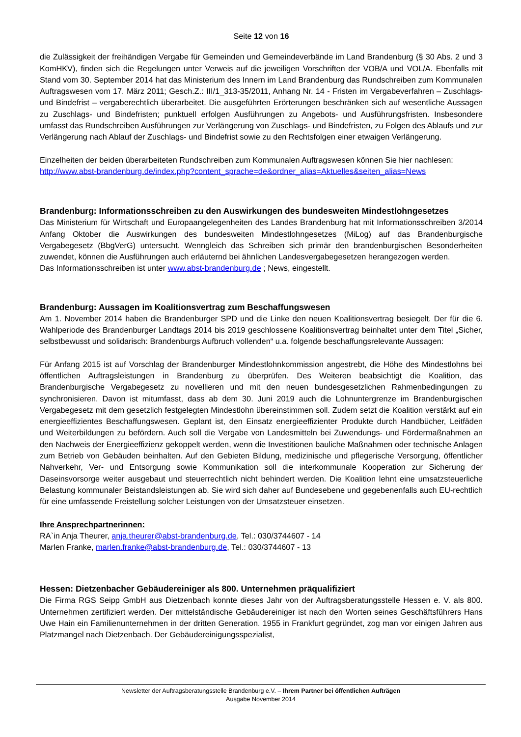Seite 12 von 16
die Zulässigkeit der freihändigen Vergabe für Gemeinden und Gemeindeverbände im Land Brandenburg (§ 30 Abs. 2 und 3 KomHKV), finden sich die Regelungen unter Verweis auf die jeweiligen Vorschriften der VOB/A und VOL/A. Ebenfalls mit Stand vom 30. September 2014 hat das Ministerium des Innern im Land Brandenburg das Rundschreiben zum Kommunalen Auftragswesen vom 17. März 2011; Gesch.Z.: III/1_313-35/2011, Anhang Nr. 14 - Fristen im Vergabeverfahren – Zuschlags- und Bindefrist – vergaberechtlich überarbeitet. Die ausgeführten Erörterungen beschränken sich auf wesentliche Aussagen zu Zuschlags- und Bindefristen; punktuell erfolgen Ausführungen zu Angebots- und Ausführungsfristen. Insbesondere umfasst das Rundschreiben Ausführungen zur Verlängerung von Zuschlags- und Bindefristen, zu Folgen des Ablaufs und zur Verlängerung nach Ablauf der Zuschlags- und Bindefrist sowie zu den Rechtsfolgen einer etwaigen Verlängerung.
Einzelheiten der beiden überarbeiteten Rundschreiben zum Kommunalen Auftragswesen können Sie hier nachlesen:
http://www.abst-brandenburg.de/index.php?content_sprache=de&ordner_alias=Aktuelles&seiten_alias=News
Brandenburg: Informationsschreiben zu den Auswirkungen des bundesweiten Mindestlohngesetzes
Das Ministerium für Wirtschaft und Europaangelegenheiten des Landes Brandenburg hat mit Informationsschreiben 3/2014 Anfang Oktober die Auswirkungen des bundesweiten Mindestlohngesetzes (MiLog) auf das Brandenburgische Vergabegesetz (BbgVerG) untersucht. Wenngleich das Schreiben sich primär den brandenburgischen Besonderheiten zuwendet, können die Ausführungen auch erläuternd bei ähnlichen Landesvergabegesetzen herangezogen werden.
Das Informationsschreiben ist unter www.abst-brandenburg.de ; News, eingestellt.
Brandenburg: Aussagen im Koalitionsvertrag zum Beschaffungswesen
Am 1. November 2014 haben die Brandenburger SPD und die Linke den neuen Koalitionsvertrag besiegelt. Der für die 6. Wahlperiode des Brandenburger Landtags 2014 bis 2019 geschlossene Koalitionsvertrag beinhaltet unter dem Titel „Sicher, selbstbewusst und solidarisch: Brandenburgs Aufbruch vollenden“ u.a. folgende beschaffungsrelevante Aussagen:
Für Anfang 2015 ist auf Vorschlag der Brandenburger Mindestlohnkommission angestrebt, die Höhe des Mindestlohns bei öffentlichen Auftragsleistungen in Brandenburg zu überprüfen. Des Weiteren beabsichtigt die Koalition, das Brandenburgische Vergabegesetz zu novellieren und mit den neuen bundesgesetzlichen Rahmenbedingungen zu synchronisieren. Davon ist mitumfasst, dass ab dem 30. Juni 2019 auch die Lohnuntergrenze im Brandenburgischen Vergabegesetz mit dem gesetzlich festgelegten Mindestlohn übereinstimmen soll. Zudem setzt die Koalition verstärkt auf ein energieeffizientes Beschaffungswesen. Geplant ist, den Einsatz energieeffizienter Produkte durch Handbücher, Leitfäden und Weiterbildungen zu befördern. Auch soll die Vergabe von Landesmitteln bei Zuwendungs- und Fördermaßnahmen an den Nachweis der Energieeffizienz gekoppelt werden, wenn die Investitionen bauliche Maßnahmen oder technische Anlagen zum Betrieb von Gebäuden beinhalten. Auf den Gebieten Bildung, medizinische und pflegerische Versorgung, öffentlicher Nahverkehr, Ver- und Entsorgung sowie Kommunikation soll die interkommunale Kooperation zur Sicherung der Daseinsvorsorge weiter ausgebaut und steuerrechtlich nicht behindert werden. Die Koalition lehnt eine umsatzsteuerliche Belastung kommunaler Beistandsleistungen ab. Sie wird sich daher auf Bundesebene und gegebenenfalls auch EU-rechtlich für eine umfassende Freistellung solcher Leistungen von der Umsatzsteuer einsetzen.
Ihre Ansprechpartnerinnen:
RA`in Anja Theurer, anja.theurer@abst-brandenburg.de, Tel.: 030/3744607 - 14
Marlen Franke, marlen.franke@abst-brandenburg.de, Tel.: 030/3744607 - 13
Hessen: Dietzenbacher Gebäudereiniger als 800. Unternehmen präqualifiziert
Die Firma RGS Seipp GmbH aus Dietzenbach konnte dieses Jahr von der Auftragsberatungsstelle Hessen e. V. als 800. Unternehmen zertifiziert werden. Der mittelständische Gebäudereiniger ist nach den Worten seines Geschäftsführers Hans Uwe Hain ein Familienunternehmen in der dritten Generation. 1955 in Frankfurt gegründet, zog man vor einigen Jahren aus Platzmangel nach Dietzenbach. Der Gebäudereinigungsspezialist,
Newsletter der Auftragsberatungsstelle Brandenburg e.V. – Ihrem Partner bei öffentlichen Aufträgen
Ausgabe November 2014